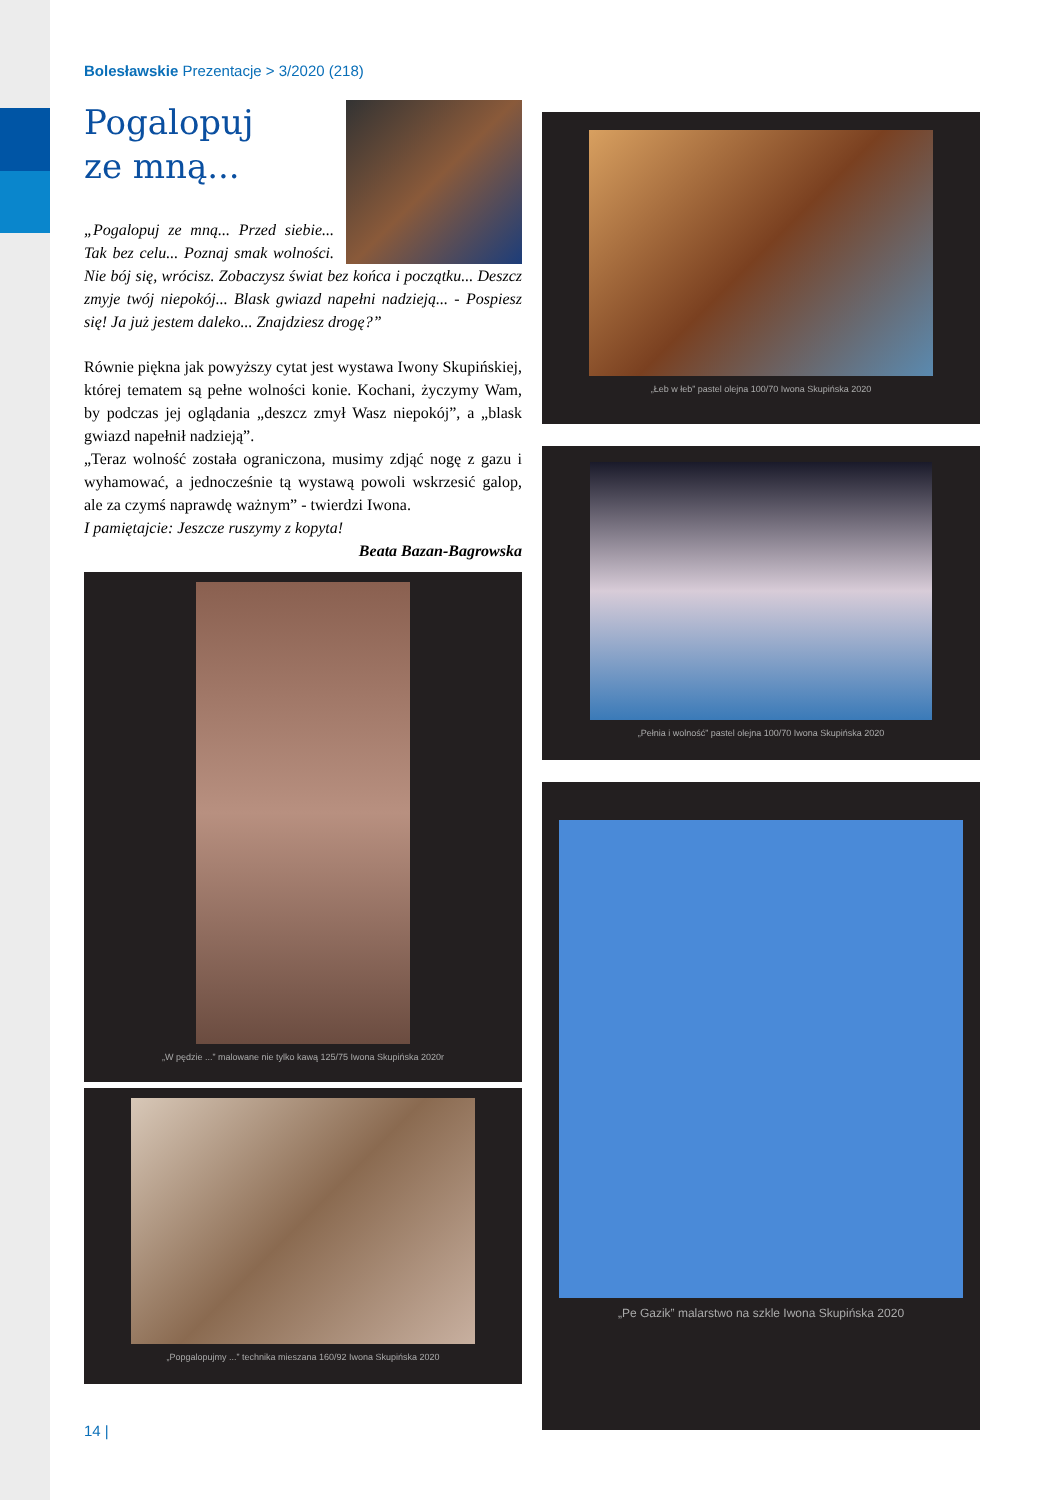Bolesławskie Prezentacje > 3/2020 (218)
Pogalopuj
ze mną...
„Pogalopuj ze mną... Przed siebie... Tak bez celu... Poznaj smak wolności. Nie bój się, wrócisz. Zobaczysz świat bez końca i początku... Deszcz zmyje twój niepokój... Blask gwiazd napełni nadzieją... - Pospiesz się! Ja już jestem daleko... Znajdziesz drogę?”
Równie piękna jak powyższy cytat jest wystawa Iwony Skupińskiej, której tematem są pełne wolności konie. Kochani, życzymy Wam, by podczas jej oglądania „deszcz zmył Wasz niepokój”, a „blask gwiazd napełnił nadzieją”.
„Teraz wolność została ograniczona, musimy zdjąć nogę z gazu i wyhamować, a jednocześnie tą wystawą powoli wskrzesić galop, ale za czymś naprawdę ważnym” - twierdzi Iwona.
I pamiętajcie: Jeszcze ruszymy z kopyta!
Beata Bazan-Bagrowska
„W pędzie ...” malowane nie tylko kawą 125/75 Iwona Skupińska 2020r
„Popgalopujmy ...” technika mieszana 160/92 Iwona Skupińska 2020
„Łeb w łeb” pastel olejna 100/70 Iwona Skupińska 2020
„Pełnia i wolność” pastel olejna 100/70 Iwona Skupińska 2020
„Pe Gazik” malarstwo na szkle Iwona Skupińska 2020
14 |